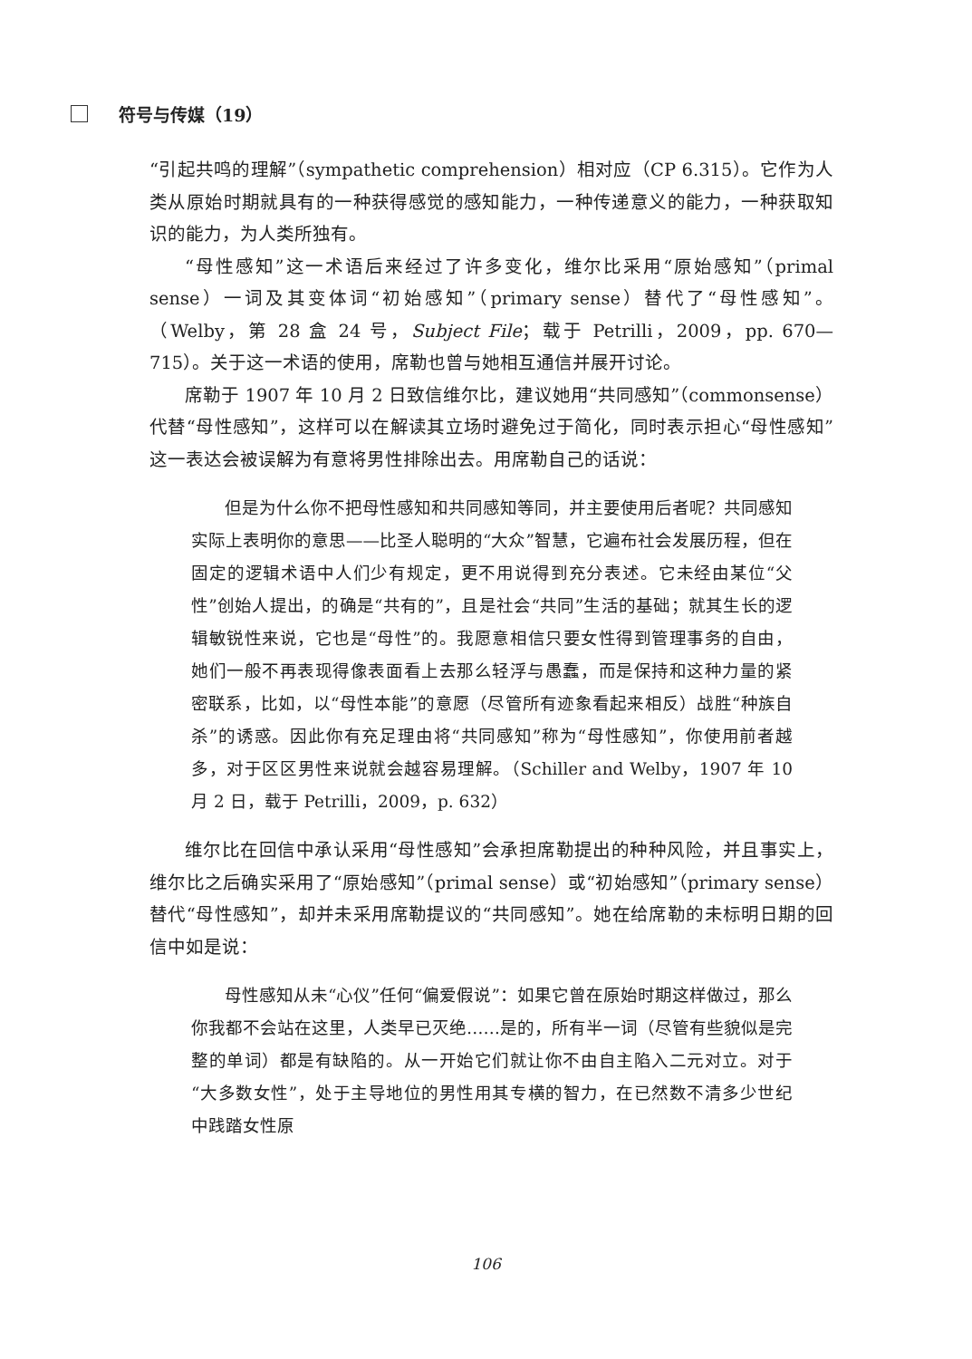符号与传媒（19）
“引起共鸣的理解”（sympathetic comprehension）相对应（CP 6.315）。它作为人类从原始时期就具有的一种获得感觉的感知能力，一种传递意义的能力，一种获取知识的能力，为人类所独有。
“母性感知”这一术语后来经过了许多变化，维尔比采用“原始感知”（primal sense）一词及其变体词“初始感知”（primary sense）替代了“母性感知”。（Welby，第 28 盒 24 号，Subject File；载于 Petrilli，2009，pp. 670—715）。关于这一术语的使用，席勒也曾与她相互通信并展开讨论。
席勒于 1907 年 10 月 2 日致信维尔比，建议她用“共同感知”（commonsense）代替“母性感知”，这样可以在解读其立场时避免过于简化，同时表示担心“母性感知”这一表达会被误解为有意将男性排除出去。用席勒自己的话说：
但是为什么你不把母性感知和共同感知等同，并主要使用后者呢？共同感知实际上表明你的意思——比圣人聪明的“大众”智慧，它遍布社会发展历程，但在固定的逻辑术语中人们少有规定，更不用说得到充分表述。它未经由某位“父性”创始人提出，的确是“共有的”，且是社会“共同”生活的基础；就其生长的逻辑敏锐性来说，它也是“母性”的。我愿意相信只要女性得到管理事务的自由，她们一般不再表现得像表面看上去那么轻浮与愚蠢，而是保持和这种力量的紧密联系，比如，以“母性本能”的意愿（尽管所有迹象看起来相反）战胜“种族自杀”的诱惑。因此你有充足理由将“共同感知”称为“母性感知”，你使用前者越多，对于区区男性来说就会越容易理解。（Schiller and Welby，1907 年 10 月 2 日，载于 Petrilli，2009，p. 632）
维尔比在回信中承认采用“母性感知”会承担席勒提出的种种风险，并且事实上，维尔比之后确实采用了“原始感知”（primal sense）或“初始感知”（primary sense）替代“母性感知”，却并未采用席勒提议的“共同感知”。她在给席勒的未标明日期的回信中如是说：
母性感知从未“心仪”任何“偏爱假说”：如果它曾在原始时期这样做过，那么你我都不会站在这里，人类早已灭绝……是的，所有半一词（尽管有些貌似是完整的单词）都是有缺陷的。从一开始它们就让你不由自主陷入二元对立。对于“大多数女性”，处于主导地位的男性用其专横的智力，在已然数不清多少世纪中践踏女性原
106